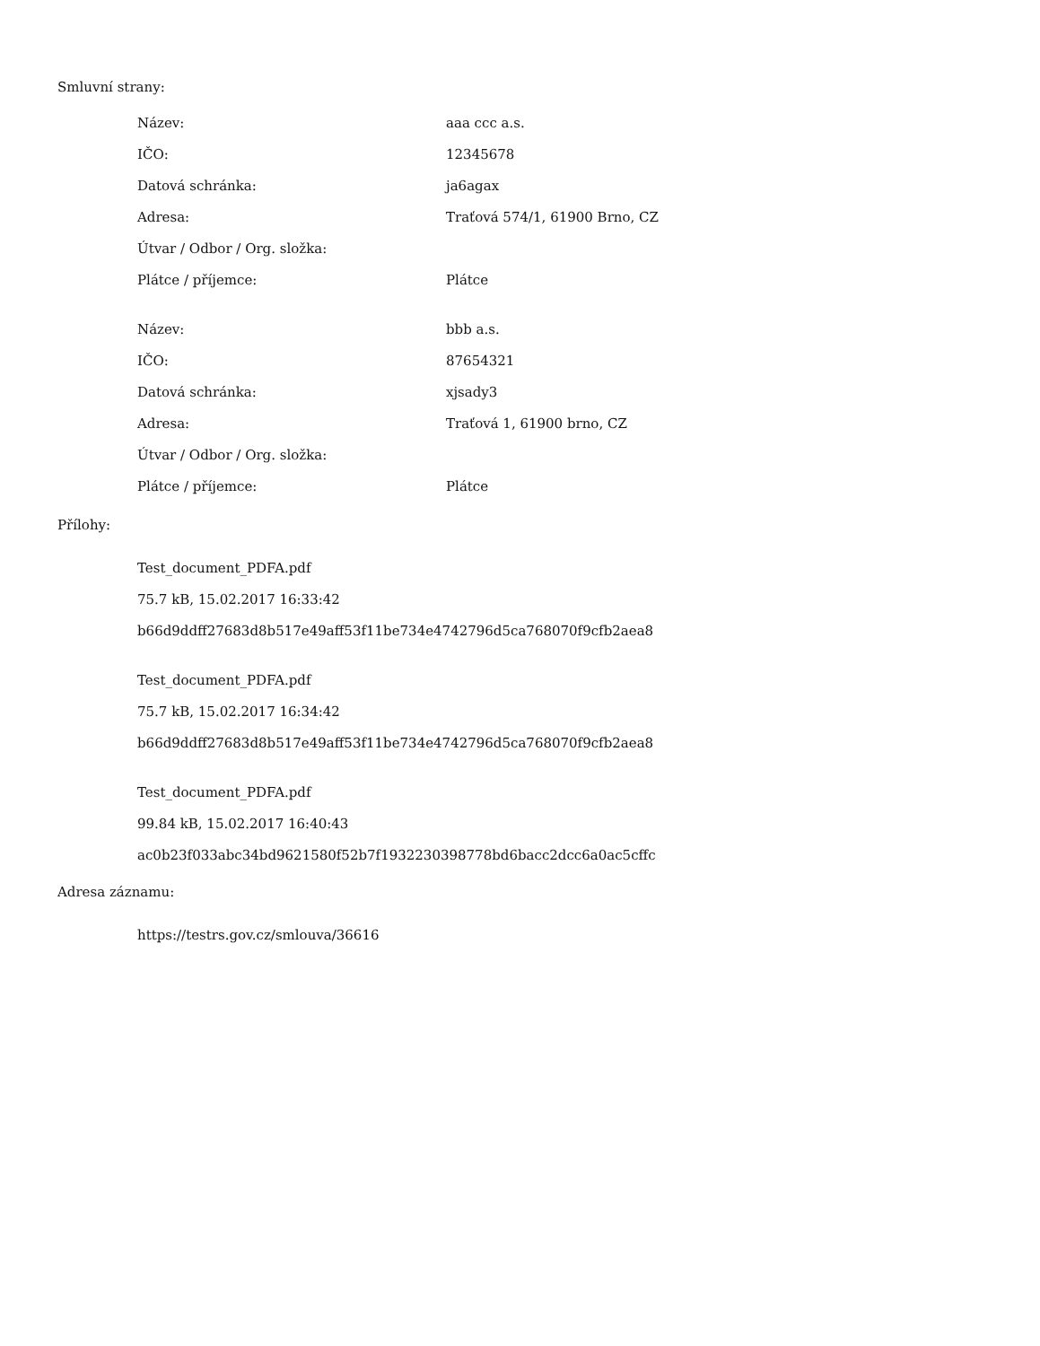Smluvní strany:
| Název: | aaa ccc a.s. |
| IČO: | 12345678 |
| Datová schránka: | ja6agax |
| Adresa: | Traťová 574/1, 61900 Brno, CZ |
| Útvar / Odbor / Org. složka: | |
| Plátce / příjemce: | Plátce |
| Název: | bbb a.s. |
| IČO: | 87654321 |
| Datová schránka: | xjsady3 |
| Adresa: | Traťová 1, 61900 brno, CZ |
| Útvar / Odbor / Org. složka: | |
| Plátce / příjemce: | Plátce |
Přílohy:
Test_document_PDFA.pdf
75.7 kB, 15.02.2017 16:33:42
b66d9ddff27683d8b517e49aff53f11be734e4742796d5ca768070f9cfb2aea8
Test_document_PDFA.pdf
75.7 kB, 15.02.2017 16:34:42
b66d9ddff27683d8b517e49aff53f11be734e4742796d5ca768070f9cfb2aea8
Test_document_PDFA.pdf
99.84 kB, 15.02.2017 16:40:43
ac0b23f033abc34bd9621580f52b7f1932230398778bd6bacc2dcc6a0ac5cffc
Adresa záznamu:
https://testrs.gov.cz/smlouva/36616